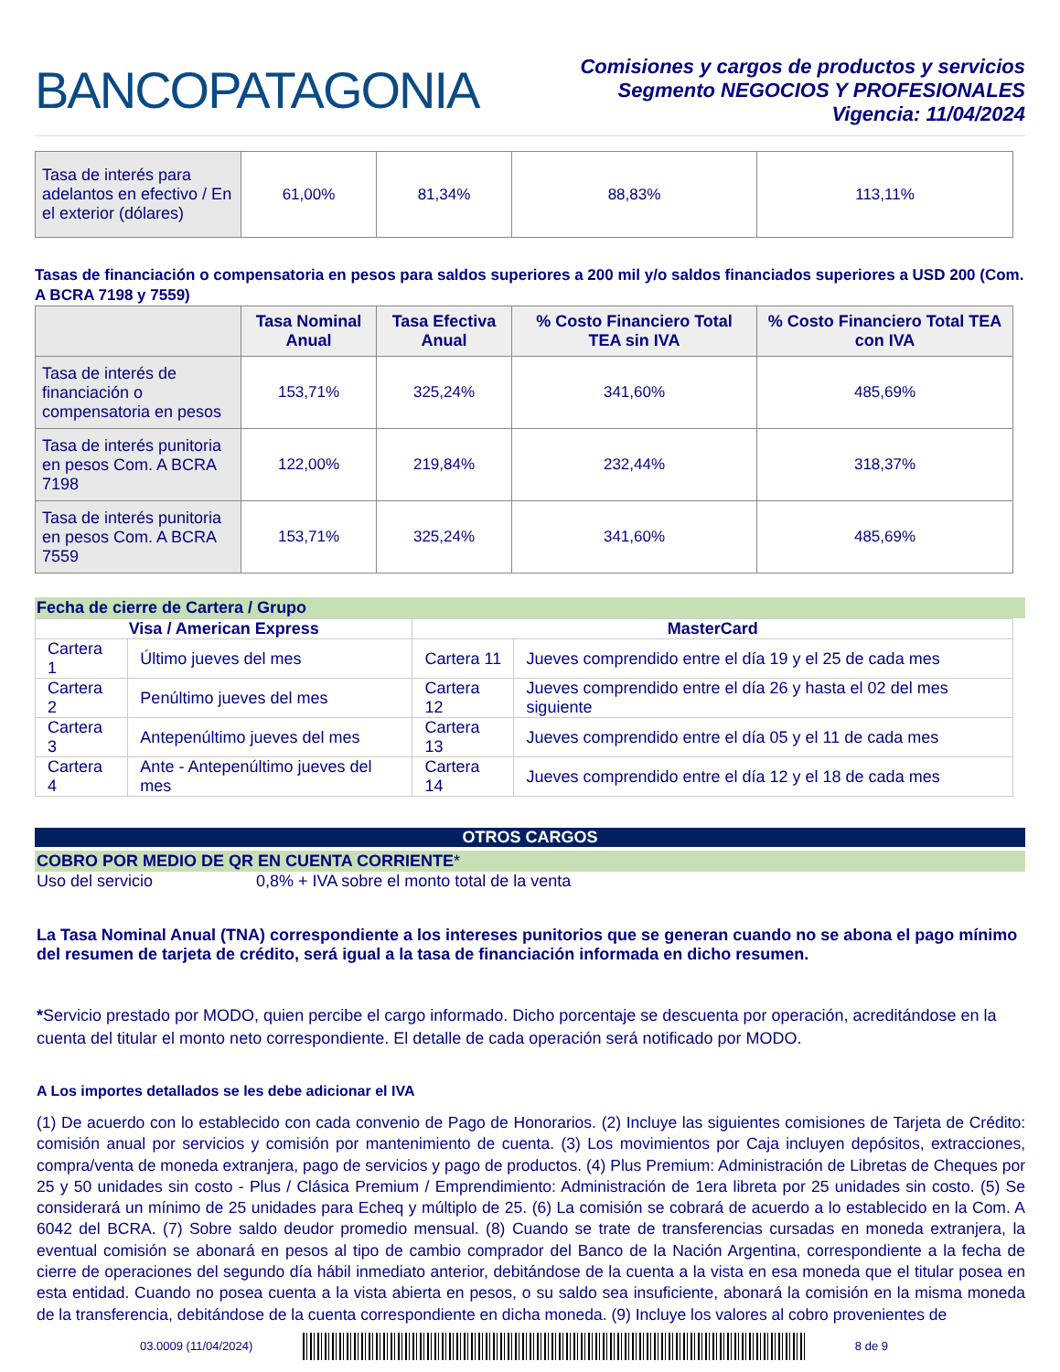BANCOPATAGONIA
Comisiones y cargos de productos y servicios
Segmento NEGOCIOS Y PROFESIONALES
Vigencia: 11/04/2024
| Tasa de interés para adelantos en efectivo / En el exterior (dólares) | 61,00% | 81,34% | 88,83% | 113,11% |
Tasas de financiación o compensatoria en pesos para saldos superiores a 200 mil y/o saldos financiados superiores a USD 200 (Com. A BCRA 7198 y 7559)
| | Tasa Nominal Anual | Tasa Efectiva Anual | % Costo Financiero Total TEA sin IVA | % Costo Financiero Total TEA con IVA |
| --- | --- | --- | --- | --- |
| Tasa de interés de financiación o compensatoria en pesos | 153,71% | 325,24% | 341,60% | 485,69% |
| Tasa de interés punitoria en pesos Com. A BCRA 7198 | 122,00% | 219,84% | 232,44% | 318,37% |
| Tasa de interés punitoria en pesos Com. A BCRA 7559 | 153,71% | 325,24% | 341,60% | 485,69% |
Fecha de cierre de Cartera / Grupo
| Visa / American Express | | MasterCard | |
| Cartera 1 | Último jueves del mes | Cartera 11 | Jueves comprendido entre el día 19 y el 25 de cada mes |
| Cartera 2 | Penúltimo jueves del mes | Cartera 12 | Jueves comprendido entre el día 26 y hasta el 02 del mes siguiente |
| Cartera 3 | Antepenúltimo jueves del mes | Cartera 13 | Jueves comprendido entre el día 05 y el 11 de cada mes |
| Cartera 4 | Ante - Antepenúltimo jueves del mes | Cartera 14 | Jueves comprendido entre el día 12 y el 18 de cada mes |
OTROS CARGOS
COBRO POR MEDIO DE QR EN CUENTA CORRIENTE*
Uso del servicio 0,8% + IVA sobre el monto total de la venta
La Tasa Nominal Anual (TNA) correspondiente a los intereses punitorios que se generan cuando no se abona el pago mínimo del resumen de tarjeta de crédito, será igual a la tasa de financiación informada en dicho resumen.
*Servicio prestado por MODO, quien percibe el cargo informado. Dicho porcentaje se descuenta por operación, acreditándose en la cuenta del titular el monto neto correspondiente. El detalle de cada operación será notificado por MODO.
A Los importes detallados se les debe adicionar el IVA
(1) De acuerdo con lo establecido con cada convenio de Pago de Honorarios. (2) Incluye las siguientes comisiones de Tarjeta de Crédito: comisión anual por servicios y comisión por mantenimiento de cuenta. (3) Los movimientos por Caja incluyen depósitos, extracciones, compra/venta de moneda extranjera, pago de servicios y pago de productos. (4) Plus Premium: Administración de Libretas de Cheques por 25 y 50 unidades sin costo - Plus / Clásica Premium / Emprendimiento: Administración de 1era libreta por 25 unidades sin costo. (5) Se considerará un mínimo de 25 unidades para Echeq y múltiplo de 25. (6) La comisión se cobrará de acuerdo a lo establecido en la Com. A 6042 del BCRA. (7) Sobre saldo deudor promedio mensual. (8) Cuando se trate de transferencias cursadas en moneda extranjera, la eventual comisión se abonará en pesos al tipo de cambio comprador del Banco de la Nación Argentina, correspondiente a la fecha de cierre de operaciones del segundo día hábil inmediato anterior, debitándose de la cuenta a la vista en esa moneda que el titular posea en esta entidad. Cuando no posea cuenta a la vista abierta en pesos, o su saldo sea insuficiente, abonará la comisión en la misma moneda de la transferencia, debitándose de la cuenta correspondiente en dicha moneda. (9) Incluye los valores al cobro provenientes de
03.0009 (11/04/2024) 8 de 9